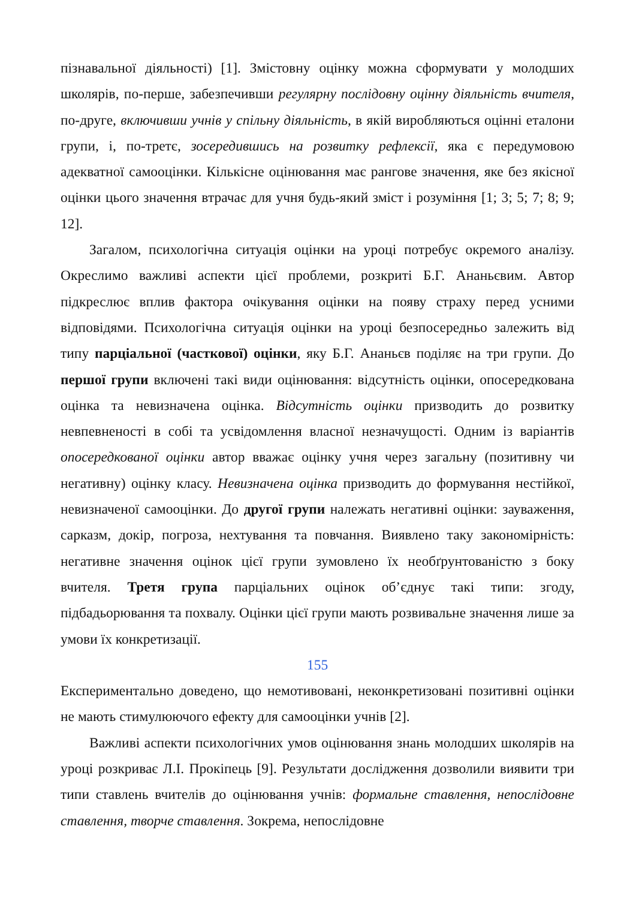пізнавальної діяльності) [1]. Змістовну оцінку можна сформувати у молодших школярів, по-перше, забезпечивши регулярну послідовну оцінну діяльність вчителя, по-друге, включивши учнів у спільну діяльність, в якій виробляються оцінні еталони групи, і, по-третє, зосередившись на розвитку рефлексії, яка є передумовою адекватної самооцінки. Кількісне оцінювання має рангове значення, яке без якісної оцінки цього значення втрачає для учня будь-який зміст і розуміння [1; 3; 5; 7; 8; 9; 12].
Загалом, психологічна ситуація оцінки на уроці потребує окремого аналізу. Окреслимо важливі аспекти цієї проблеми, розкриті Б.Г. Ананьєвим. Автор підкреслює вплив фактора очікування оцінки на появу страху перед усними відповідями. Психологічна ситуація оцінки на уроці безпосередньо залежить від типу парціальної (часткової) оцінки, яку Б.Г. Ананьєв поділяє на три групи. До першої групи включені такі види оцінювання: відсутність оцінки, опосередкована оцінка та невизначена оцінка. Відсутність оцінки призводить до розвитку невпевненості в собі та усвідомлення власної незначущості. Одним із варіантів опосередкованої оцінки автор вважає оцінку учня через загальну (позитивну чи негативну) оцінку класу. Невизначена оцінка призводить до формування нестійкої, невизначеної самооцінки. До другої групи належать негативні оцінки: зауваження, сарказм, докір, погроза, нехтування та повчання. Виявлено таку закономірність: негативне значення оцінок цієї групи зумовлено їх необґрунтованістю з боку вчителя. Третя група парціальних оцінок об’єднує такі типи: згоду, підбадьорювання та похвалу. Оцінки цієї групи мають розвивальне значення лише за умови їх конкретизації.
155
Експериментально доведено, що немотивовані, неконкретизовані позитивні оцінки не мають стимулюючого ефекту для самооцінки учнів [2].
Важливі аспекти психологічних умов оцінювання знань молодших школярів на уроці розкриває Л.І. Прокіпець [9]. Результати дослідження дозволили виявити три типи ставлень вчителів до оцінювання учнів: формальне ставлення, непослідовне ставлення, творче ставлення. Зокрема, непослідовне